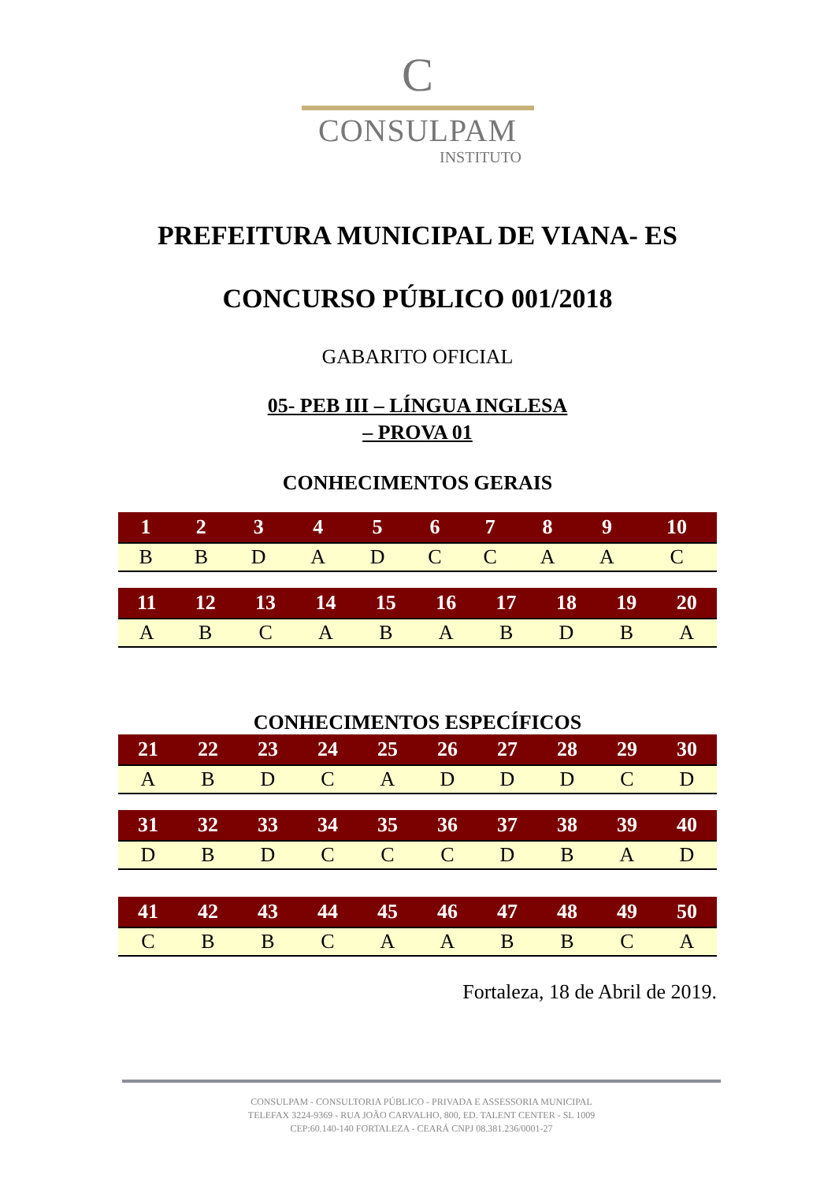C
CONSULPAM
INSTITUTO
PREFEITURA MUNICIPAL DE VIANA- ES
CONCURSO PÚBLICO 001/2018
GABARITO OFICIAL
05- PEB III – LÍNGUA INGLESA
– PROVA 01
CONHECIMENTOS GERAIS
| 1 | 2 | 3 | 4 | 5 | 6 | 7 | 8 | 9 | 10 |
| --- | --- | --- | --- | --- | --- | --- | --- | --- | --- |
| B | B | D | A | D | C | C | A | A | C |
| 11 | 12 | 13 | 14 | 15 | 16 | 17 | 18 | 19 | 20 |
| --- | --- | --- | --- | --- | --- | --- | --- | --- | --- |
| A | B | C | A | B | A | B | D | B | A |
CONHECIMENTOS ESPECÍFICOS
| 21 | 22 | 23 | 24 | 25 | 26 | 27 | 28 | 29 | 30 |
| --- | --- | --- | --- | --- | --- | --- | --- | --- | --- |
| A | B | D | C | A | D | D | D | C | D |
| 31 | 32 | 33 | 34 | 35 | 36 | 37 | 38 | 39 | 40 |
| --- | --- | --- | --- | --- | --- | --- | --- | --- | --- |
| D | B | D | C | C | C | D | B | A | D |
| 41 | 42 | 43 | 44 | 45 | 46 | 47 | 48 | 49 | 50 |
| --- | --- | --- | --- | --- | --- | --- | --- | --- | --- |
| C | B | B | C | A | A | B | B | C | A |
Fortaleza, 18 de Abril de 2019.
CONSULPAM - CONSULTORIA PÚBLICO - PRIVADA E ASSESSORIA MUNICIPAL
TELEFAX 3224-9369 - RUA JOÃO CARVALHO, 800, ED. TALENT CENTER - SL 1009
CEP:60.140-140 FORTALEZA - CEARÁ CNPJ 08.381.236/0001-27